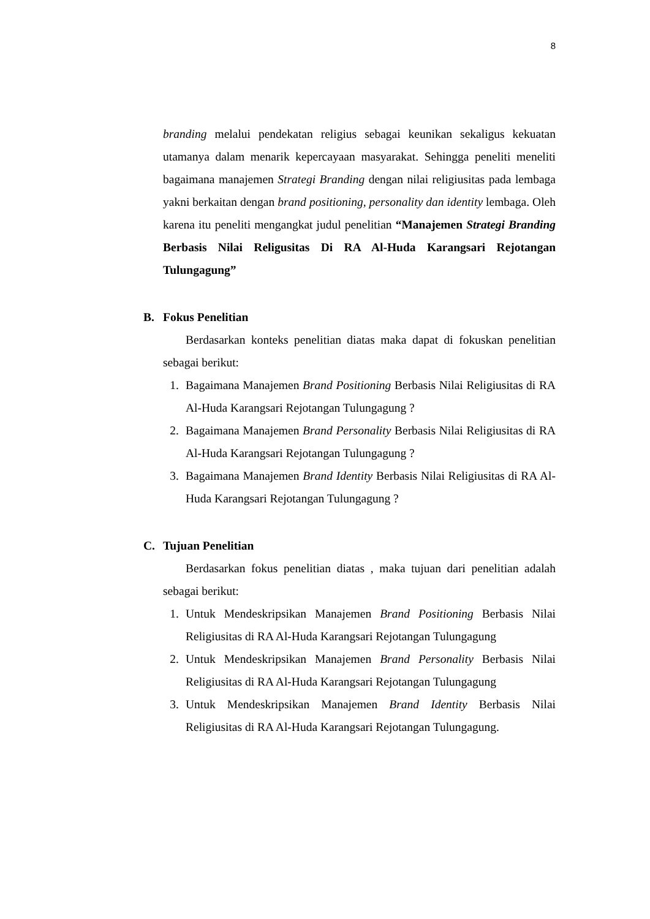8
branding melalui pendekatan religius sebagai keunikan sekaligus kekuatan utamanya dalam menarik kepercayaan masyarakat. Sehingga peneliti meneliti bagaimana manajemen Strategi Branding dengan nilai religiusitas pada lembaga yakni berkaitan dengan brand positioning, personality dan identity lembaga. Oleh karena itu peneliti mengangkat judul penelitian “Manajemen Strategi Branding Berbasis Nilai Religusitas Di RA Al-Huda Karangsari Rejotangan Tulungagung”
B. Fokus Penelitian
Berdasarkan konteks penelitian diatas maka dapat di fokuskan penelitian sebagai berikut:
1. Bagaimana Manajemen Brand Positioning Berbasis Nilai Religiusitas di RA Al-Huda Karangsari Rejotangan Tulungagung ?
2. Bagaimana Manajemen Brand Personality Berbasis Nilai Religiusitas di RA Al-Huda Karangsari Rejotangan Tulungagung ?
3. Bagaimana Manajemen Brand Identity Berbasis Nilai Religiusitas di RA Al-Huda Karangsari Rejotangan Tulungagung ?
C. Tujuan Penelitian
Berdasarkan fokus penelitian diatas , maka tujuan dari penelitian adalah sebagai berikut:
1. Untuk Mendeskripsikan Manajemen Brand Positioning Berbasis Nilai Religiusitas di RA Al-Huda Karangsari Rejotangan Tulungagung
2. Untuk Mendeskripsikan Manajemen Brand Personality Berbasis Nilai Religiusitas di RA Al-Huda Karangsari Rejotangan Tulungagung
3. Untuk Mendeskripsikan Manajemen Brand Identity Berbasis Nilai Religiusitas di RA Al-Huda Karangsari Rejotangan Tulungagung.